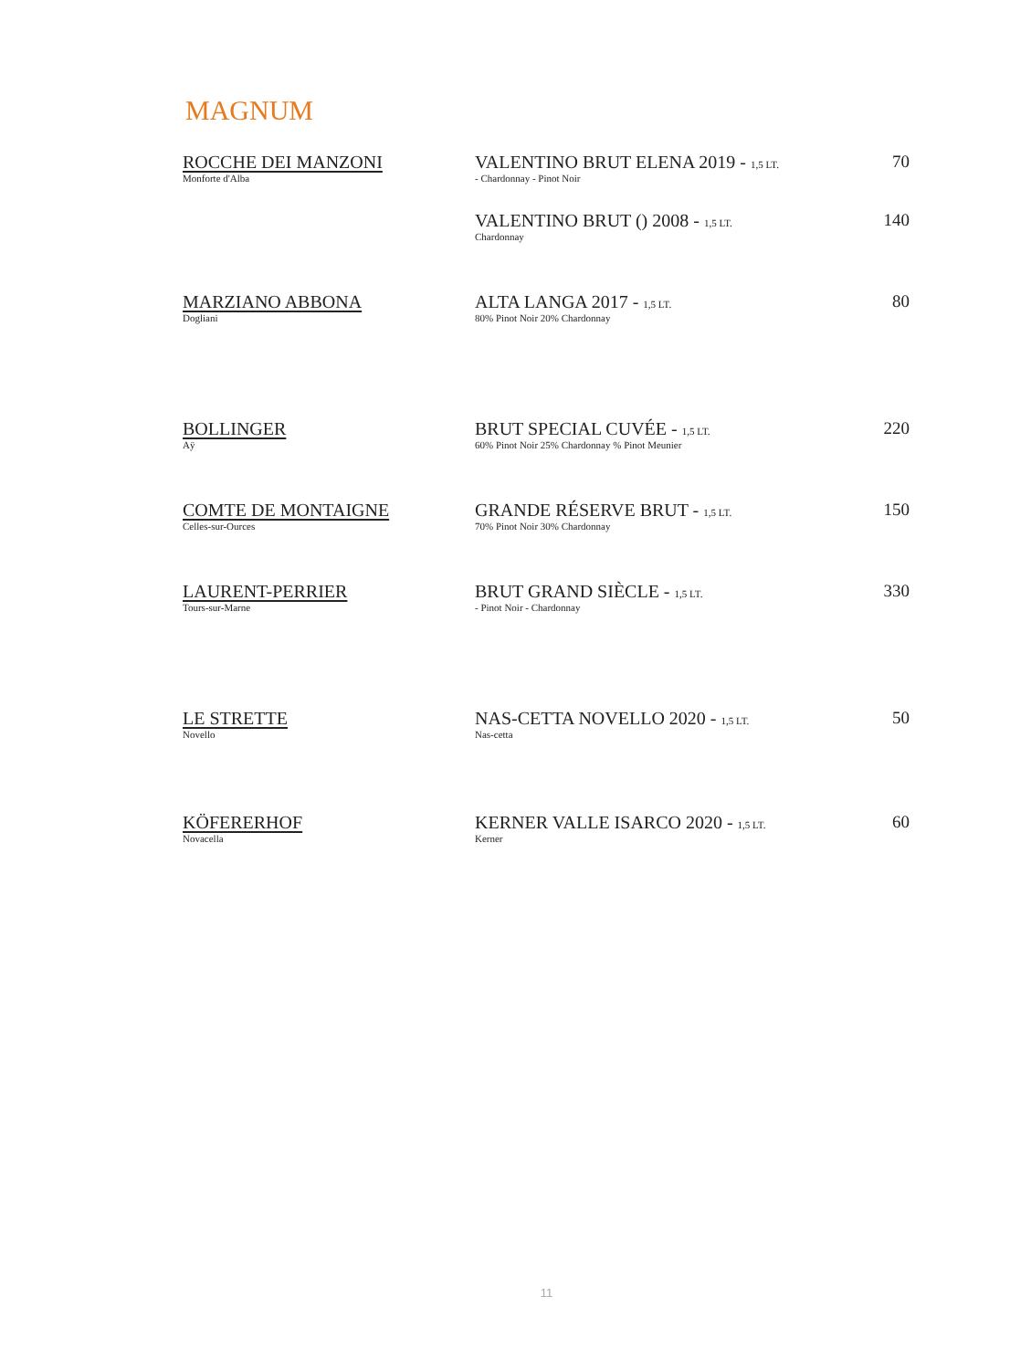MAGNUM
| ROCCHE DEI MANZONI Monforte d'Alba | VALENTINO BRUT ELENA 2019 - 1,5 LT. - Chardonnay - Pinot Noir | 70 |
| | VALENTINO BRUT () 2008 - 1,5 LT. Chardonnay | 140 |
| MARZIANO ABBONA Dogliani | ALTA LANGA 2017 - 1,5 LT. 80% Pinot Noir 20% Chardonnay | 80 |
| BOLLINGER Aÿ | BRUT SPECIAL CUVÉE - 1,5 LT. 60% Pinot Noir 25% Chardonnay % Pinot Meunier | 220 |
| COMTE DE MONTAIGNE Celles-sur-Ources | GRANDE RÉSERVE BRUT - 1,5 LT. 70% Pinot Noir 30% Chardonnay | 150 |
| LAURENT-PERRIER Tours-sur-Marne | BRUT GRAND SIÈCLE - 1,5 LT. - Pinot Noir - Chardonnay | 330 |
| LE STRETTE Novello | NAS-CETTA NOVELLO 2020 - 1,5 LT. Nas-cetta | 50 |
| KÖFERERHOF Novacella | KERNER VALLE ISARCO 2020 - 1,5 LT. Kerner | 60 |
11